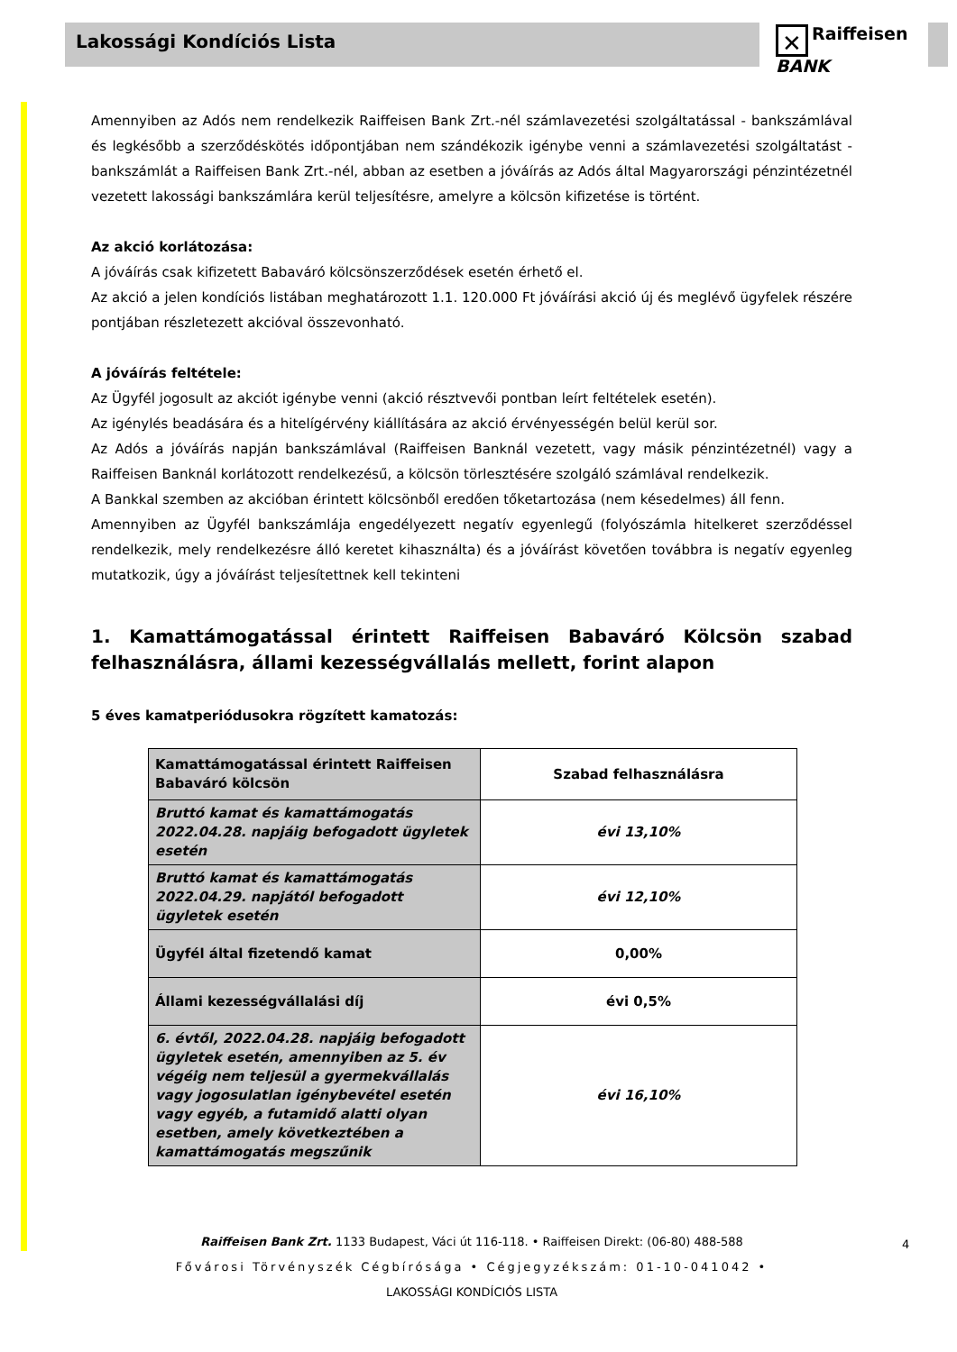Lakossági Kondíciós Lista
✕ Raiffeisen
BANK
Amennyiben az Adós nem rendelkezik Raiffeisen Bank Zrt.-nél számlavezetési szolgáltatással - bankszámlával és legkésőbb a szerződéskötés időpontjában nem szándékozik igénybe venni a számlavezetési szolgáltatást - bankszámlát a Raiffeisen Bank Zrt.-nél, abban az esetben a jóváírás az Adós által Magyarországi pénzintézetnél vezetett lakossági bankszámlára kerül teljesítésre, amelyre a kölcsön kifizetése is történt.
Az akció korlátozása:
A jóváírás csak kifizetett Babaváró kölcsönszerződések esetén érhető el.
Az akció a jelen kondíciós listában meghatározott 1.1. 120.000 Ft jóváírási akció új és meglévő ügyfelek részére pontjában részletezett akcióval összevonható.
A jóváírás feltétele:
Az Ügyfél jogosult az akciót igénybe venni (akció résztvevői pontban leírt feltételek esetén).
Az igénylés beadására és a hitelígérvény kiállítására az akció érvényességén belül kerül sor.
Az Adós a jóváírás napján bankszámlával (Raiffeisen Banknál vezetett, vagy másik pénzintézetnél) vagy a Raiffeisen Banknál korlátozott rendelkezésű, a kölcsön törlesztésére szolgáló számlával rendelkezik.
A Bankkal szemben az akcióban érintett kölcsönből eredően tőketartozása (nem késedelmes) áll fenn.
Amennyiben az Ügyfél bankszámlája engedélyezett negatív egyenlegű (folyószámla hitelkeret szerződéssel rendelkezik, mely rendelkezésre álló keretet kihasználta) és a jóváírást követően továbbra is negatív egyenleg mutatkozik, úgy a jóváírást teljesítettnek kell tekinteni
1. Kamattámogatással érintett Raiffeisen Babaváró Kölcsön szabad felhasználásra, állami kezességvállalás mellett, forint alapon
5 éves kamatperiódusokra rögzített kamatozás:
| Kamattámogatással érintett Raiffeisen Babaváró kölcsön | Szabad felhasználásra |
| Bruttó kamat és kamattámogatás 2022.04.28. napjáig befogadott ügyletek esetén | évi 13,10% |
| Bruttó kamat és kamattámogatás 2022.04.29. napjától befogadott ügyletek esetén | évi 12,10% |
| Ügyfél által fizetendő kamat | 0,00% |
| Állami kezességvállalási díj | évi 0,5% |
| 6. évtől, 2022.04.28. napjáig befogadott ügyletek esetén, amennyiben az 5. év végéig nem teljesül a gyermekvállalás vagy jogosulatlan igénybevétel esetén vagy egyéb, a futamidő alatti olyan esetben, amely következtében a kamattámogatás megszűnik | évi 16,10% |
Raiffeisen Bank Zrt. 1133 Budapest, Váci út 116-118. • Raiffeisen Direkt: (06-80) 488-588
Fővárosi Törvényszék Cégbírósága • Cégjegyzékszám: 01-10-041042 •
LAKOSSÁGI KONDÍCIÓS LISTA
4